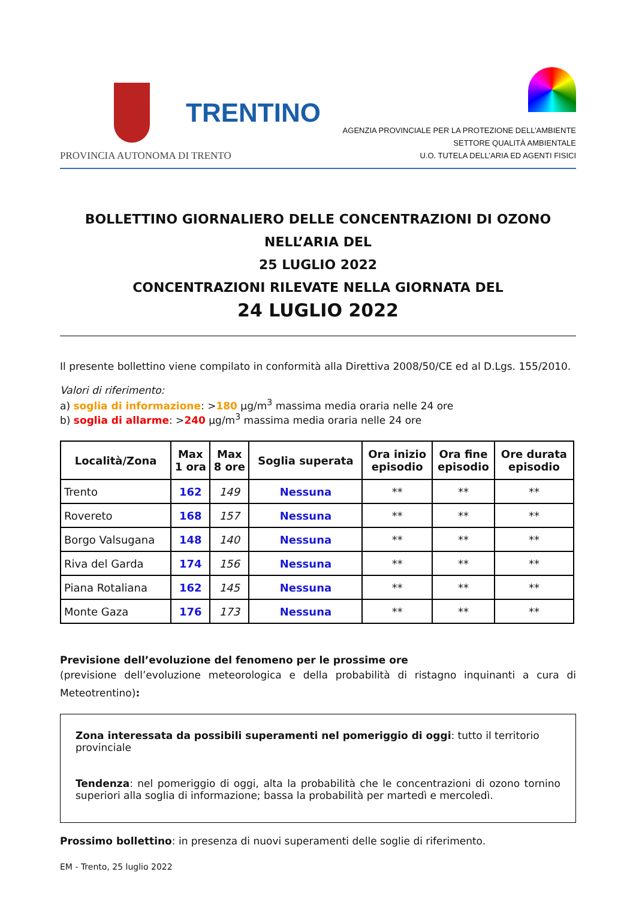TRENTINO
PROVINCIA AUTONOMA DI TRENTO
AGENZIA PROVINCIALE PER LA PROTEZIONE DELL’AMBIENTE
SETTORE QUALITÀ AMBIENTALE
U.O. TUTELA DELL’ARIA ED AGENTI FISICI
BOLLETTINO GIORNALIERO DELLE CONCENTRAZIONI DI OZONO NELL’ARIA DEL
25 LUGLIO 2022
CONCENTRAZIONI RILEVATE NELLA GIORNATA DEL
24 LUGLIO 2022
Il presente bollettino viene compilato in conformità alla Direttiva 2008/50/CE ed al D.Lgs. 155/2010.
Valori di riferimento:
a) soglia di informazione: >180 µg/m<sup>3</sup> massima media oraria nelle 24 ore
b) soglia di allarme: >240 µg/m<sup>3</sup> massima media oraria nelle 24 ore
| Località/Zona | Max 1 ora | Max 8 ore | Soglia superata | Ora inizio episodio | Ora fine episodio | Ore durata episodio |
| --- | --- | --- | --- | --- | --- | --- |
| Trento | 162 | 149 | Nessuna | ** | ** | ** |
| Rovereto | 168 | 157 | Nessuna | ** | ** | ** |
| Borgo Valsugana | 148 | 140 | Nessuna | ** | ** | ** |
| Riva del Garda | 174 | 156 | Nessuna | ** | ** | ** |
| Piana Rotaliana | 162 | 145 | Nessuna | ** | ** | ** |
| Monte Gaza | 176 | 173 | Nessuna | ** | ** | ** |
Previsione dell’evoluzione del fenomeno per le prossime ore
(previsione dell’evoluzione meteorologica e della probabilità di ristagno inquinanti a cura di Meteotrentino):
Zona interessata da possibili superamenti nel pomeriggio di oggi: tutto il territorio provinciale
Tendenza: nel pomeriggio di oggi, alta la probabilità che le concentrazioni di ozono tornino superiori alla soglia di informazione; bassa la probabilità per martedì e mercoledì.
Prossimo bollettino: in presenza di nuovi superamenti delle soglie di riferimento.
EM - Trento, 25 luglio 2022